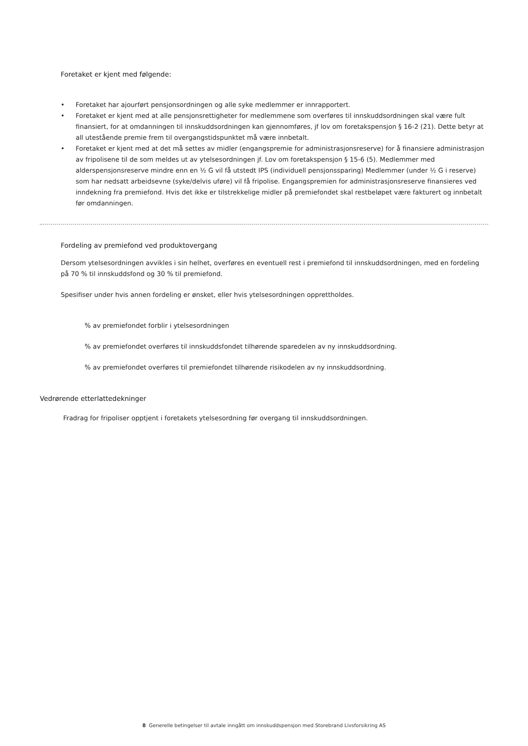Foretaket er kjent med følgende:
• Foretaket har ajourført pensjonsordningen og alle syke medlemmer er innrapportert.
• Foretaket er kjent med at alle pensjonsrettigheter for medlemmene som overføres til innskuddsordningen skal være fult finansiert, for at omdanningen til innskuddsordningen kan gjennomføres, jf lov om foretakspensjon § 16-2 (21). Dette betyr at all utestående premie frem til overgangstidspunktet må være innbetalt.
• Foretaket er kjent med at det må settes av midler (engangspremie for administrasjonsreserve) for å finansiere administrasjon av fripolisene til de som meldes ut av ytelsesordningen jf. Lov om foretakspensjon § 15-6 (5). Medlemmer med alderspensjonsreserve mindre enn en ½ G vil få utstedt IPS (individuell pensjonssparing) Medlemmer (under ½ G i reserve) som har nedsatt arbeidsevne (syke/delvis uføre) vil få fripolise. Engangspremien for administrasjonsreserve finansieres ved inndekning fra premiefond. Hvis det ikke er tilstrekkelige midler på premiefondet skal restbeløpet være fakturert og innbetalt før omdanningen.
Fordeling av premiefond ved produktovergang
Dersom ytelsesordningen avvikles i sin helhet, overføres en eventuell rest i premiefond til innskuddsordningen, med en fordeling på 70 % til innskuddsfond og 30 % til premiefond.
Spesifiser under hvis annen fordeling er ønsket, eller hvis ytelsesordningen opprettholdes.
% av premiefondet forblir i ytelsesordningen
% av premiefondet overføres til innskuddsfondet tilhørende sparedelen av ny innskuddsordning.
% av premiefondet overføres til premiefondet tilhørende risikodelen av ny innskuddsordning.
Vedrørende etterlattedekninger
Fradrag for fripoliser opptjent i foretakets ytelsesordning før overgang til innskuddsordningen.
8 Generelle betingelser til avtale inngått om innskuddspensjon med Storebrand Livsforsikring AS